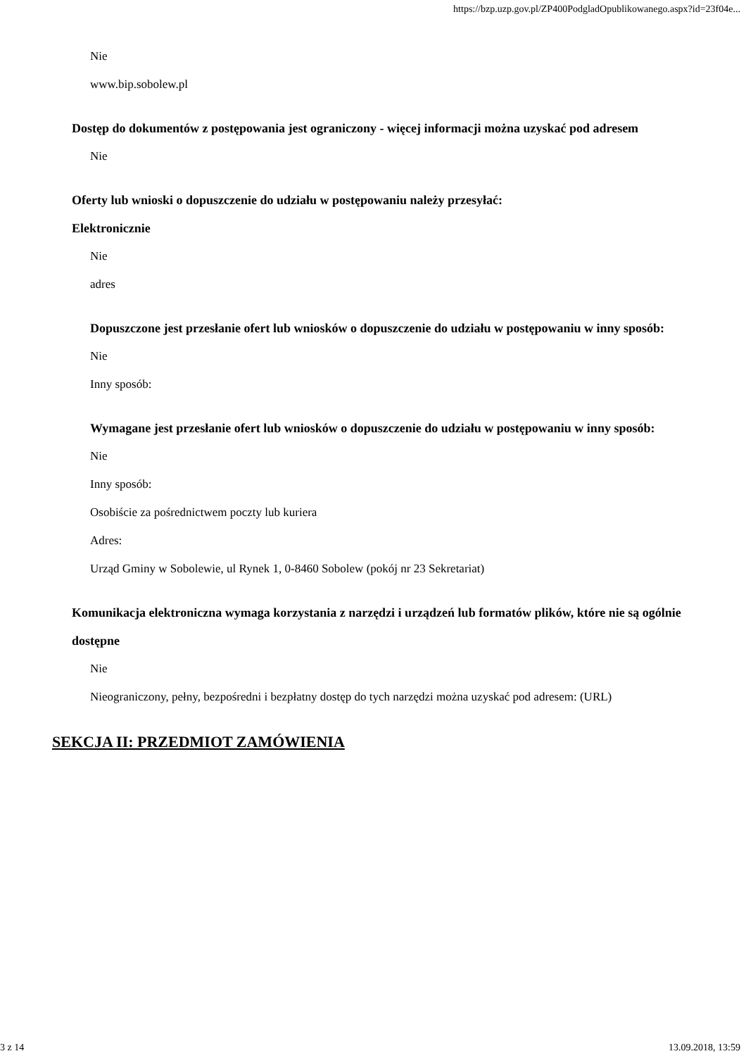https://bzp.uzp.gov.pl/ZP400PodgladOpublikowanego.aspx?id=23f04e...
Nie
www.bip.sobolew.pl
Dostęp do dokumentów z postępowania jest ograniczony - więcej informacji można uzyskać pod adresem
Nie
Oferty lub wnioski o dopuszczenie do udziału w postępowaniu należy przesyłać:
Elektronicznie
Nie
adres
Dopuszczone jest przesłanie ofert lub wniosków o dopuszczenie do udziału w postępowaniu w inny sposób:
Nie
Inny sposób:
Wymagane jest przesłanie ofert lub wniosków o dopuszczenie do udziału w postępowaniu w inny sposób:
Nie
Inny sposób:
Osobiście za pośrednictwem poczty lub kuriera
Adres:
Urząd Gminy w Sobolewie, ul Rynek 1, 0-8460 Sobolew (pokój nr 23 Sekretariat)
Komunikacja elektroniczna wymaga korzystania z narzędzi i urządzeń lub formatów plików, które nie są ogólnie dostępne
Nie
Nieograniczony, pełny, bezpośredni i bezpłatny dostęp do tych narzędzi można uzyskać pod adresem: (URL)
SEKCJA II: PRZEDMIOT ZAMÓWIENIA
3 z 14 13.09.2018, 13:59